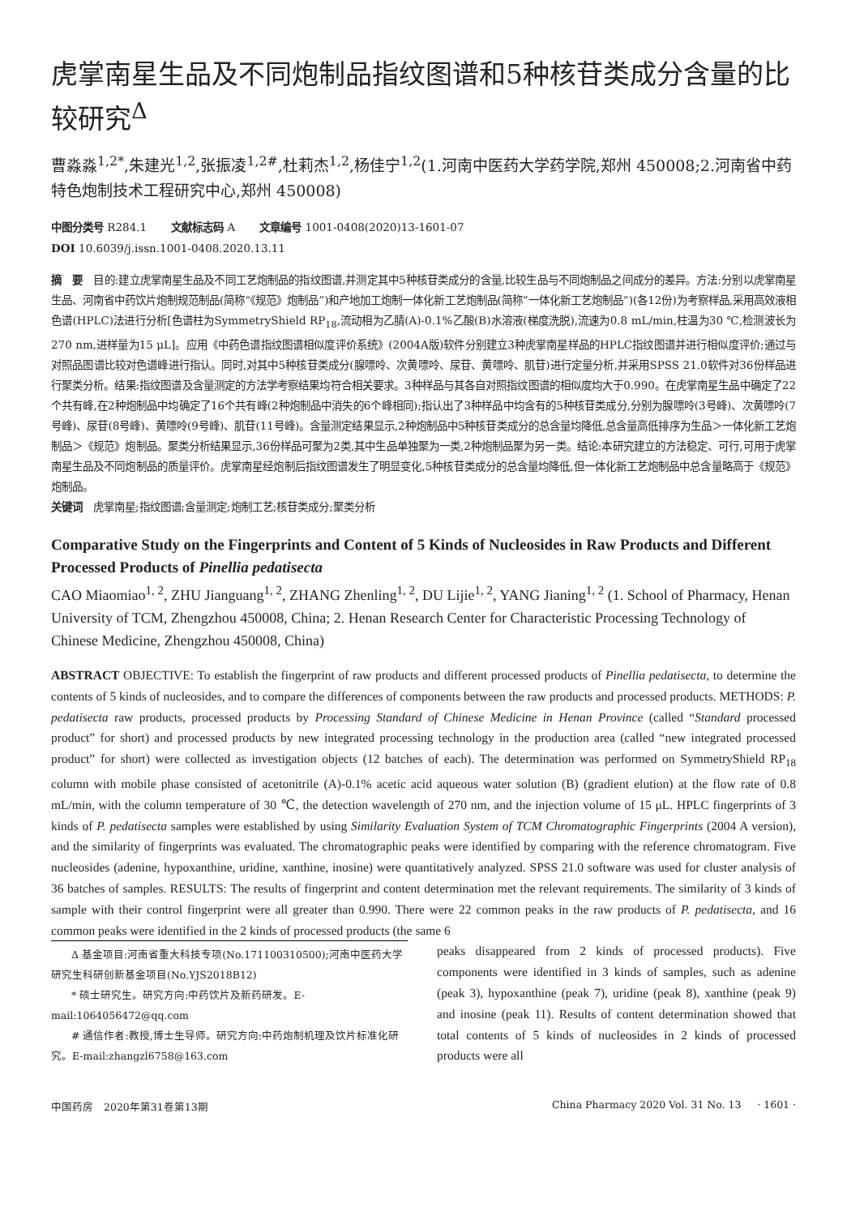虎掌南星生品及不同炮制品指纹图谱和5种核苷类成分含量的比较研究<sup>Δ</sup>
曹淼淼<sup>1,2*</sup>,朱建光<sup>1,2</sup>,张振凌<sup>1,2#</sup>,杜莉杰<sup>1,2</sup>,杨佳宁<sup>1,2</sup>(1.河南中医药大学药学院,郑州 450008;2.河南省中药特色炮制技术工程研究中心,郑州 450008)
中图分类号 R284.1 文献标志码 A 文章编号 1001-0408(2020)13-1601-07
DOI 10.6039/j.issn.1001-0408.2020.13.11
摘　要　目的:建立虎掌南星生品及不同工艺炮制品的指纹图谱,并测定其中5种核苷类成分的含量,比较生品与不同炮制品之间成分的差异。方法:分别以虎掌南星生品、河南省中药饮片炮制规范制品(简称“《规范》炮制品”)和产地加工炮制一体化新工艺炮制品(简称“一体化新工艺炮制品”)(各12份)为考察样品,采用高效液相色谱(HPLC)法进行分析[色谱柱为SymmetryShield RP<sub>18</sub>,流动相为乙腈(A)-0.1%乙酸(B)水溶液(梯度洗脱),流速为0.8 mL/min,柱温为30 ℃,检测波长为270 nm,进样量为15 μL]。应用《中药色谱指纹图谱相似度评价系统》(2004A版)软件分别建立3种虎掌南星样品的HPLC指纹图谱并进行相似度评价;通过与对照品图谱比较对色谱峰进行指认。同时,对其中5种核苷类成分(腺嘌呤、次黄嘌呤、尿苷、黄嘌呤、肌苷)进行定量分析,并采用SPSS 21.0软件对36份样品进行聚类分析。结果:指纹图谱及含量测定的方法学考察结果均符合相关要求。3种样品与其各自对照指纹图谱的相似度均大于0.990。在虎掌南星生品中确定了22个共有峰,在2种炮制品中均确定了16个共有峰(2种炮制品中消失的6个峰相同);指认出了3种样品中均含有的5种核苷类成分,分别为腺嘌呤(3号峰)、次黄嘌呤(7号峰)、尿苷(8号峰)、黄嘌呤(9号峰)、肌苷(11号峰)。含量测定结果显示,2种炮制品中5种核苷类成分的总含量均降低,总含量高低排序为生品＞一体化新工艺炮制品＞《规范》炮制品。聚类分析结果显示,36份样品可聚为2类,其中生品单独聚为一类,2种炮制品聚为另一类。结论:本研究建立的方法稳定、可行,可用于虎掌南星生品及不同炮制品的质量评价。虎掌南星经炮制后指纹图谱发生了明显变化,5种核苷类成分的总含量均降低,但一体化新工艺炮制品中总含量略高于《规范》炮制品。
关键词　虎掌南星;指纹图谱;含量测定;炮制工艺;核苷类成分;聚类分析
Comparative Study on the Fingerprints and Content of 5 Kinds of Nucleosides in Raw Products and Different Processed Products of Pinellia pedatisecta
CAO Miaomiao<sup>1, 2</sup>, ZHU Jianguang<sup>1, 2</sup>, ZHANG Zhenling<sup>1, 2</sup>, DU Lijie<sup>1, 2</sup>, YANG Jianing<sup>1, 2</sup> (1. School of Pharmacy, Henan University of TCM, Zhengzhou 450008, China; 2. Henan Research Center for Characteristic Processing Technology of Chinese Medicine, Zhengzhou 450008, China)
ABSTRACT OBJECTIVE: To establish the fingerprint of raw products and different processed products of Pinellia pedatisecta, to determine the contents of 5 kinds of nucleosides, and to compare the differences of components between the raw products and processed products. METHODS: P. pedatisecta raw products, processed products by Processing Standard of Chinese Medicine in Henan Province (called “Standard processed product” for short) and processed products by new integrated processing technology in the production area (called “new integrated processed product” for short) were collected as investigation objects (12 batches of each). The determination was performed on SymmetryShield RP<sub>18</sub> column with mobile phase consisted of acetonitrile (A)-0.1% acetic acid aqueous water solution (B) (gradient elution) at the flow rate of 0.8 mL/min, with the column temperature of 30 ℃, the detection wavelength of 270 nm, and the injection volume of 15 μL. HPLC fingerprints of 3 kinds of P. pedatisecta samples were established by using Similarity Evaluation System of TCM Chromatographic Fingerprints (2004 A version), and the similarity of fingerprints was evaluated. The chromatographic peaks were identified by comparing with the reference chromatogram. Five nucleosides (adenine, hypoxanthine, uridine, xanthine, inosine) were quantitatively analyzed. SPSS 21.0 software was used for cluster analysis of 36 batches of samples. RESULTS: The results of fingerprint and content determination met the relevant requirements. The similarity of 3 kinds of sample with their control fingerprint were all greater than 0.990. There were 22 common peaks in the raw products of P. pedatisecta, and 16 common peaks were identified in the 2 kinds of processed products (the same 6
Δ 基金项目:河南省重大科技专项(No.171100310500);河南中医药大学研究生科研创新基金项目(No.YJS2018B12)
* 硕士研究生。研究方向:中药饮片及新药研发。E-mail:1064056472@qq.com
# 通信作者:教授,博士生导师。研究方向:中药炮制机理及饮片标准化研究。E-mail:zhangzl6758@163.com
peaks disappeared from 2 kinds of processed products). Five components were identified in 3 kinds of samples, such as adenine (peak 3), hypoxanthine (peak 7), uridine (peak 8), xanthine (peak 9) and inosine (peak 11). Results of content determination showed that total contents of 5 kinds of nucleosides in 2 kinds of processed products were all
中国药房　2020年第31卷第13期 China Pharmacy 2020 Vol. 31 No. 13 · 1601 ·